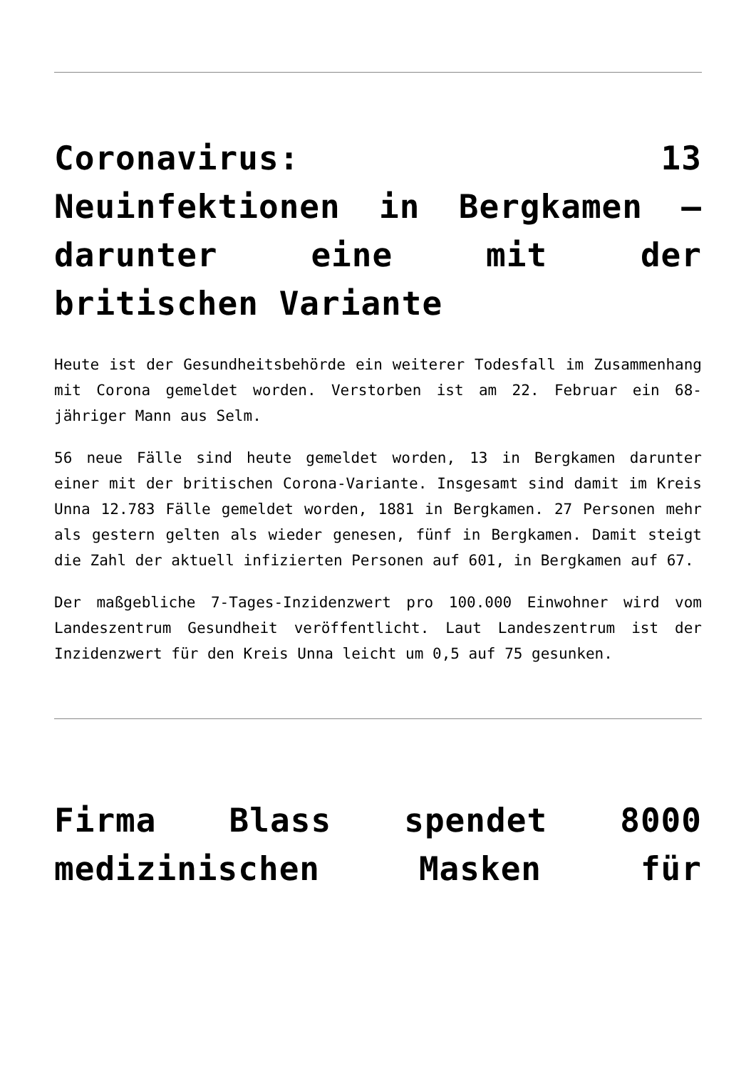Coronavirus: 13
Neuinfektionen in Bergkamen – darunter eine mit der britischen Variante
Heute ist der Gesundheitsbehörde ein weiterer Todesfall im Zusammenhang mit Corona gemeldet worden. Verstorben ist am 22. Februar ein 68-jähriger Mann aus Selm.
56 neue Fälle sind heute gemeldet worden, 13 in Bergkamen darunter einer mit der britischen Corona-Variante. Insgesamt sind damit im Kreis Unna 12.783 Fälle gemeldet worden, 1881 in Bergkamen. 27 Personen mehr als gestern gelten als wieder genesen, fünf in Bergkamen. Damit steigt die Zahl der aktuell infizierten Personen auf 601, in Bergkamen auf 67.
Der maßgebliche 7-Tages-Inzidenzwert pro 100.000 Einwohner wird vom Landeszentrum Gesundheit veröffentlicht. Laut Landeszentrum ist der Inzidenzwert für den Kreis Unna leicht um 0,5 auf 75 gesunken.
Firma Blass spendet 8000 medizinischen Masken für